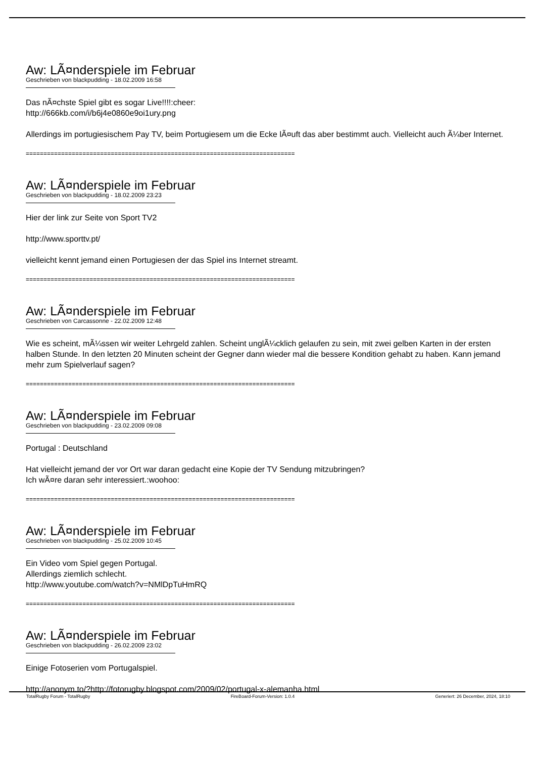Aw: LÃ¤nderspiele im Februar
Geschrieben von blackpudding - 18.02.2009 16:58
Das nÃ¤chste Spiel gibt es sogar Live!!!!:cheer:
http://666kb.com/i/b6j4e0860e9oi1ury.png
Allerdings im portugiesischem Pay TV, beim Portugiesem um die Ecke lÃ¤uft das aber bestimmt auch. Vielleicht auch Ã¼ber Internet.
============================================================================
Aw: LÃ¤nderspiele im Februar
Geschrieben von blackpudding - 18.02.2009 23:23
Hier der link zur Seite von Sport TV2
http://www.sporttv.pt/
vielleicht kennt jemand einen Portugiesen der das Spiel ins Internet streamt.
============================================================================
Aw: LÃ¤nderspiele im Februar
Geschrieben von Carcassonne - 22.02.2009 12:48
Wie es scheint, mÃ¼ssen wir weiter Lehrgeld zahlen. Scheint unglÃ¼cklich gelaufen zu sein, mit zwei gelben Karten in der ersten halben Stunde. In den letzten 20 Minuten scheint der Gegner dann wieder mal die bessere Kondition gehabt zu haben. Kann jemand mehr zum Spielverlauf sagen?
============================================================================
Aw: LÃ¤nderspiele im Februar
Geschrieben von blackpudding - 23.02.2009 09:08
Portugal : Deutschland
Hat vielleicht jemand der vor Ort war daran gedacht eine Kopie der TV Sendung mitzubringen?
Ich wÃ¤re daran sehr interessiert.:woohoo:
============================================================================
Aw: LÃ¤nderspiele im Februar
Geschrieben von blackpudding - 25.02.2009 10:45
Ein Video vom Spiel gegen Portugal.
Allerdings ziemlich schlecht.
http://www.youtube.com/watch?v=NMlDpTuHmRQ
============================================================================
Aw: LÃ¤nderspiele im Februar
Geschrieben von blackpudding - 26.02.2009 23:02
Einige Fotoserien vom Portugalspiel.
http://anonym.to/?http://fotorugby.blogspot.com/2009/02/portugal-x-alemanha.html
TotalRugby Forum - TotalRugby FireBoard-Forum-Version: 1.0.4 Generiert: 26 December, 2024, 18:10